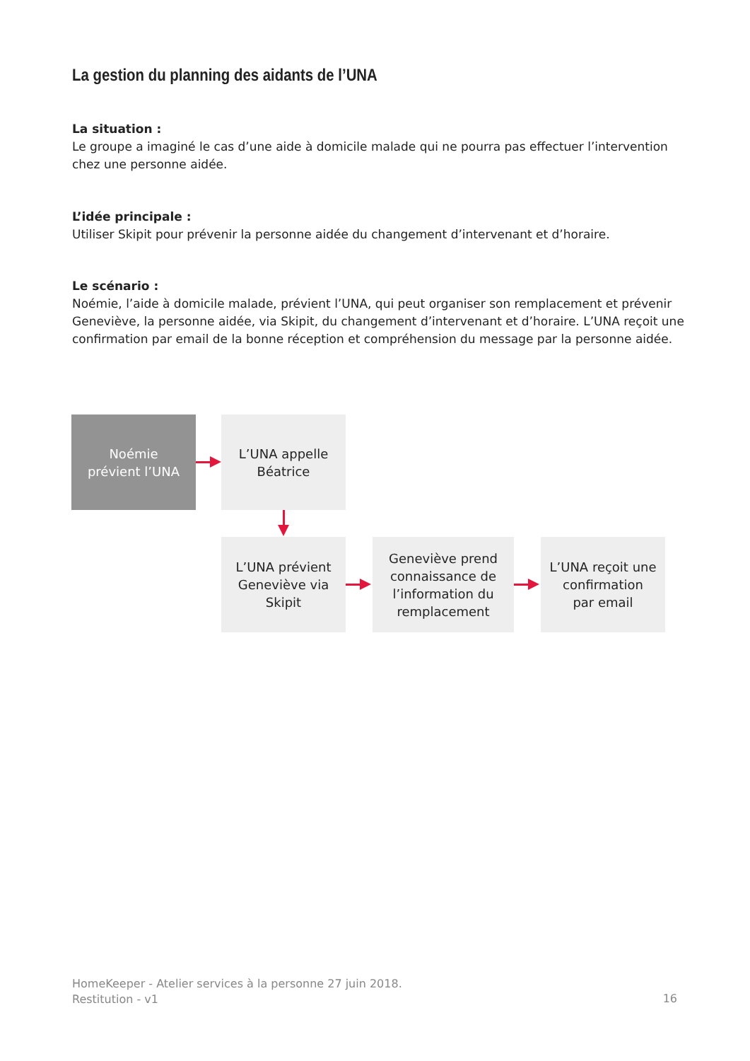La gestion du planning des aidants de l’UNA
La situation :
Le groupe a imaginé le cas d’une aide à domicile malade qui ne pourra pas effectuer l’intervention chez une personne aidée.
L’idée principale :
Utiliser Skipit pour prévenir la personne aidée du changement d’intervenant et d’horaire.
Le scénario :
Noémie, l’aide à domicile malade, prévient l’UNA, qui peut organiser son remplacement et prévenir Geneviève, la personne aidée, via Skipit, du changement d’intervenant et d’horaire. L’UNA reçoit une confirmation par email de la bonne réception et compréhension du message par la personne aidée.
Noémie
prévient l’UNA
L’UNA appelle
Béatrice
L’UNA prévient
Geneviève via
Skipit
Geneviève prend
connaissance de
l’information du
remplacement
L’UNA reçoit une
confirmation
par email
HomeKeeper - Atelier services à la personne 27 juin 2018.
Restitution - v1
16